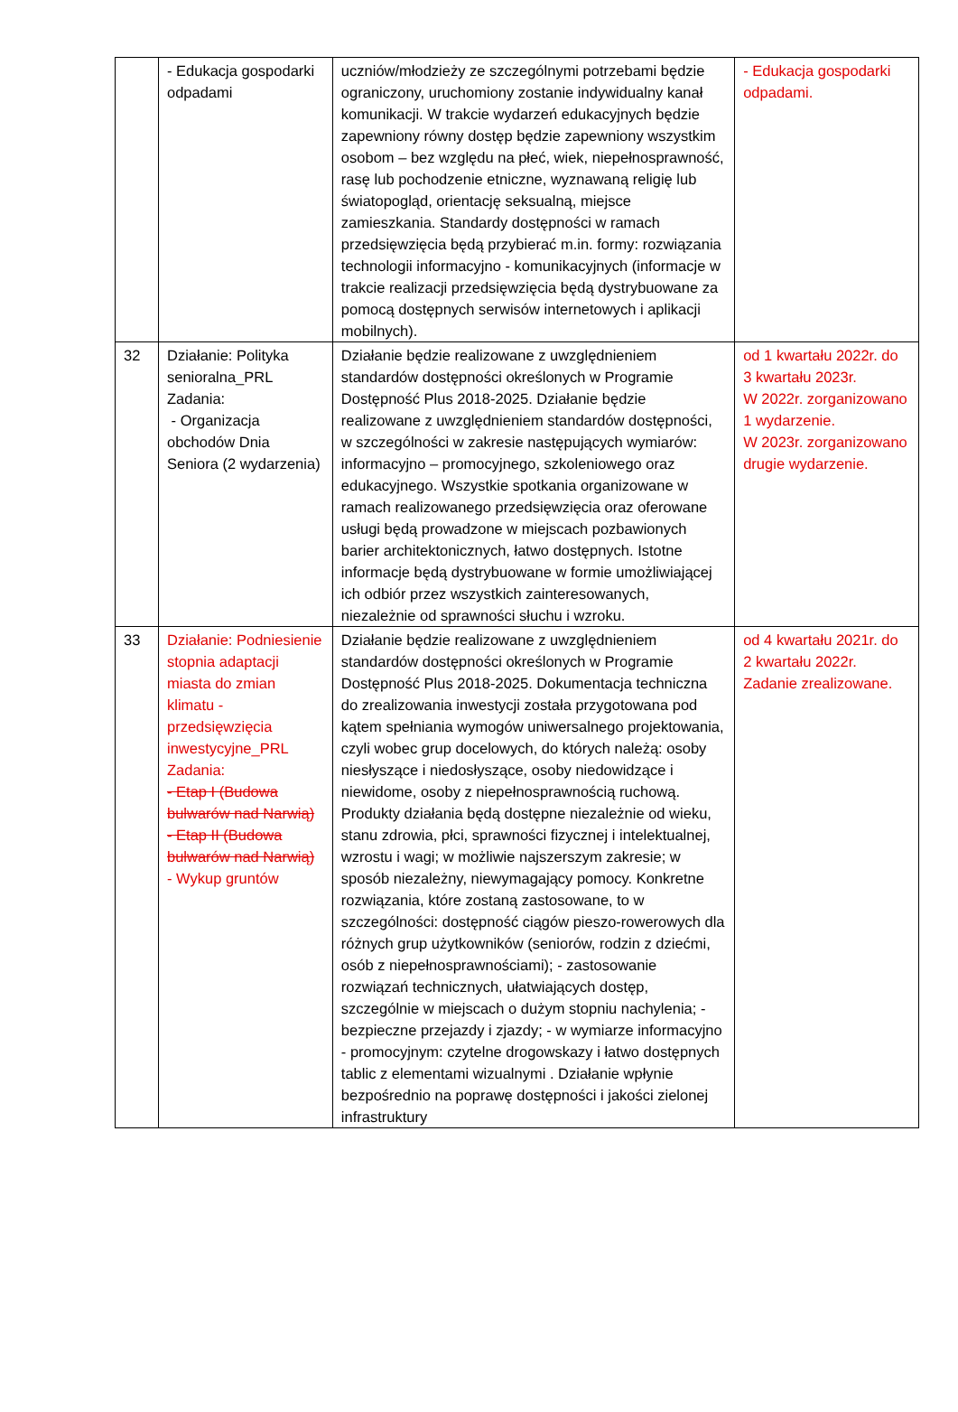| | - Edukacja gospodarki odpadami | uczniów/młodzieży ze szczególnymi potrzebami będzie ograniczony, uruchomiony zostanie indywidualny kanał komunikacji. W trakcie wydarzeń edukacyjnych będzie zapewniony równy dostęp będzie zapewniony wszystkim osobom – bez względu na płeć, wiek, niepełnosprawność, rasę lub pochodzenie etniczne, wyznawaną religię lub światopogląd, orientację seksualną, miejsce zamieszkania. Standardy dostępności w ramach przedsięwzięcia będą przybierać m.in. formy: rozwiązania technologii informacyjno - komunikacyjnych (informacje w trakcie realizacji przedsięwzięcia będą dystrybuowane za pomocą dostępnych serwisów internetowych i aplikacji mobilnych). | - Edukacja gospodarki odpadami. |
| 32 | Działanie: Polityka senioralna_PRL Zadania: - Organizacja obchodów Dnia Seniora (2 wydarzenia) | Działanie będzie realizowane z uwzględnieniem standardów dostępności określonych w Programie Dostępność Plus 2018-2025. Działanie będzie realizowane z uwzględnieniem standardów dostępności, w szczególności w zakresie następujących wymiarów: informacyjno – promocyjnego, szkoleniowego oraz edukacyjnego. Wszystkie spotkania organizowane w ramach realizowanego przedsięwzięcia oraz oferowane usługi będą prowadzone w miejscach pozbawionych barier architektonicznych, łatwo dostępnych. Istotne informacje będą dystrybuowane w formie umożliwiającej ich odbiór przez wszystkich zainteresowanych, niezależnie od sprawności słuchu i wzroku. | od 1 kwartału 2022r. do 3 kwartału 2023r. W 2022r. zorganizowano 1 wydarzenie. W 2023r. zorganizowano drugie wydarzenie. |
| 33 | Działanie: Podniesienie stopnia adaptacji miasta do zmian klimatu - przedsięwzięcia inwestycyjne_PRL Zadania: - Etap I (Budowa bulwarów nad Narwią) - Etap II (Budowa bulwarów nad Narwią) - Wykup gruntów | Działanie będzie realizowane z uwzględnieniem standardów dostępności określonych w Programie Dostępność Plus 2018-2025. Dokumentacja techniczna do zrealizowania inwestycji została przygotowana pod kątem spełniania wymogów uniwersalnego projektowania, czyli wobec grup docelowych, do których należą: osoby niesłyszące i niedosłyszące, osoby niedowidzące i niewidome, osoby z niepełnosprawnością ruchową. Produkty działania będą dostępne niezależnie od wieku, stanu zdrowia, płci, sprawności fizycznej i intelektualnej, wzrostu i wagi; w możliwie najszerszym zakresie; w sposób niezależny, niewymagający pomocy. Konkretne rozwiązania, które zostaną zastosowane, to w szczególności: dostępność ciągów pieszo-rowerowych dla różnych grup użytkowników (seniorów, rodzin z dziećmi, osób z niepełnosprawnościami); - zastosowanie rozwiązań technicznych, ułatwiających dostęp, szczególnie w miejscach o dużym stopniu nachylenia; - bezpieczne przejazdy i zjazdy; - w wymiarze informacyjno - promocyjnym: czytelne drogowskazy i łatwo dostępnych tablic z elementami wizualnymi . Działanie wpłynie bezpośrednio na poprawę dostępności i jakości zielonej infrastruktury | od 4 kwartału 2021r. do 2 kwartału 2022r. Zadanie zrealizowane. |